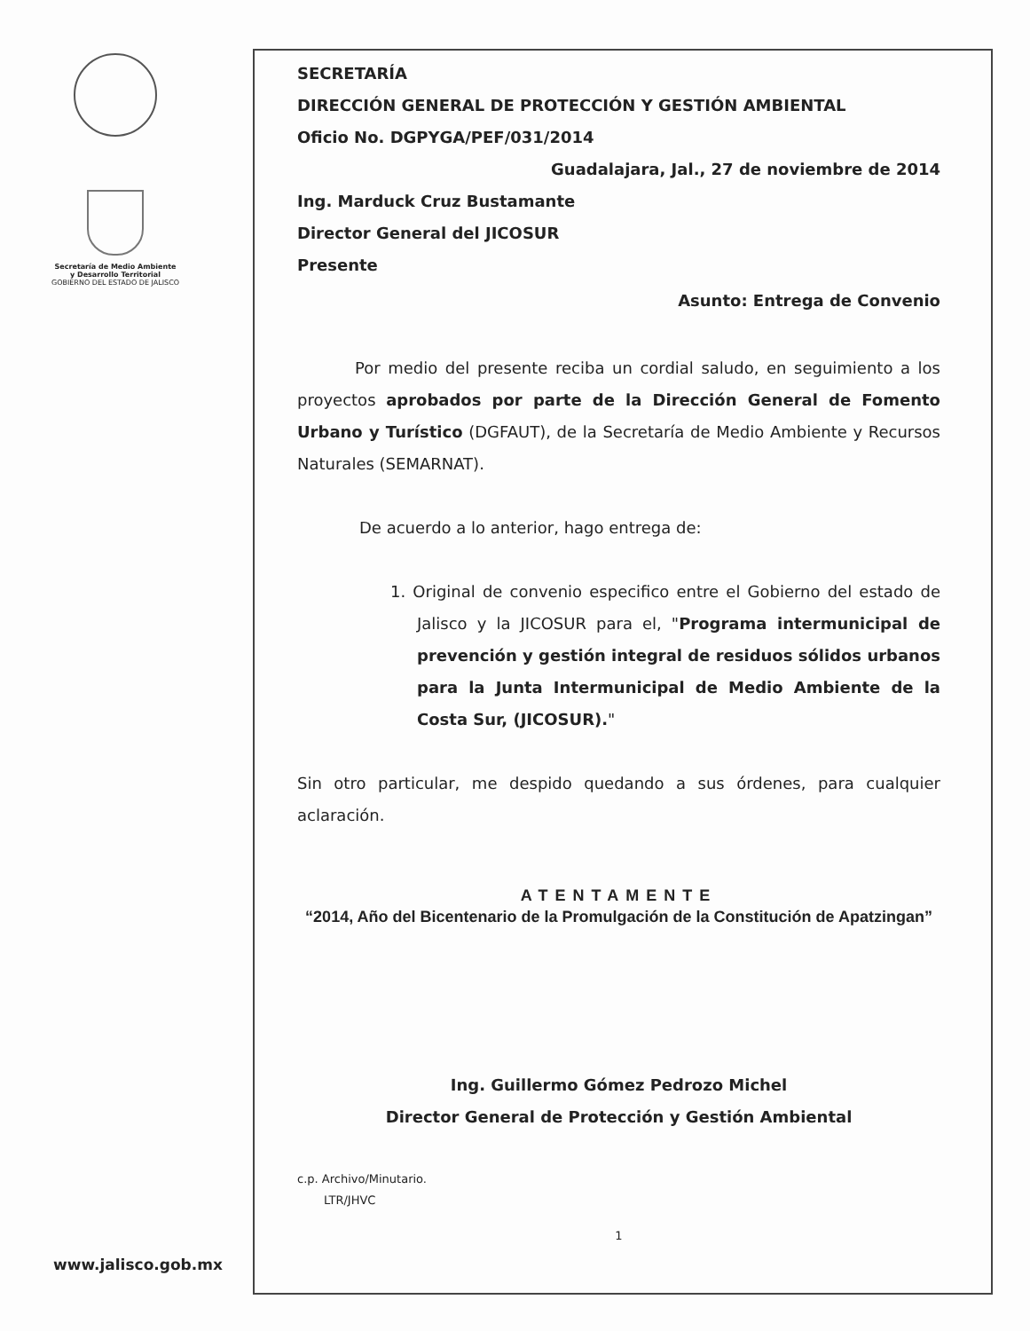Secretaría de Medio Ambiente
y Desarrollo Territorial
GOBIERNO DEL ESTADO DE JALISCO
SECRETARÍA
DIRECCIÓN GENERAL DE PROTECCIÓN Y GESTIÓN AMBIENTAL
Oficio No. DGPYGA/PEF/031/2014
Guadalajara, Jal., 27 de noviembre de 2014
Ing. Marduck Cruz Bustamante
Director General del JICOSUR
Presente
Asunto: Entrega de Convenio
Por medio del presente reciba un cordial saludo, en seguimiento a los proyectos aprobados por parte de la Dirección General de Fomento Urbano y Turístico (DGFAUT), de la Secretaría de Medio Ambiente y Recursos Naturales (SEMARNAT).
De acuerdo a lo anterior, hago entrega de:
1. Original de convenio especifico entre el Gobierno del estado de Jalisco y la JICOSUR para el, "Programa intermunicipal de prevención y gestión integral de residuos sólidos urbanos para la Junta Intermunicipal de Medio Ambiente de la Costa Sur, (JICOSUR)."
Sin otro particular, me despido quedando a sus órdenes, para cualquier aclaración.
ATENTAMENTE
“2014, Año del Bicentenario de la Promulgación de la Constitución de Apatzingan”
Ing. Guillermo Gómez Pedrozo Michel
Director General de Protección y Gestión Ambiental
c.p. Archivo/Minutario.
LTR/JHVC
1
www.jalisco.gob.mx